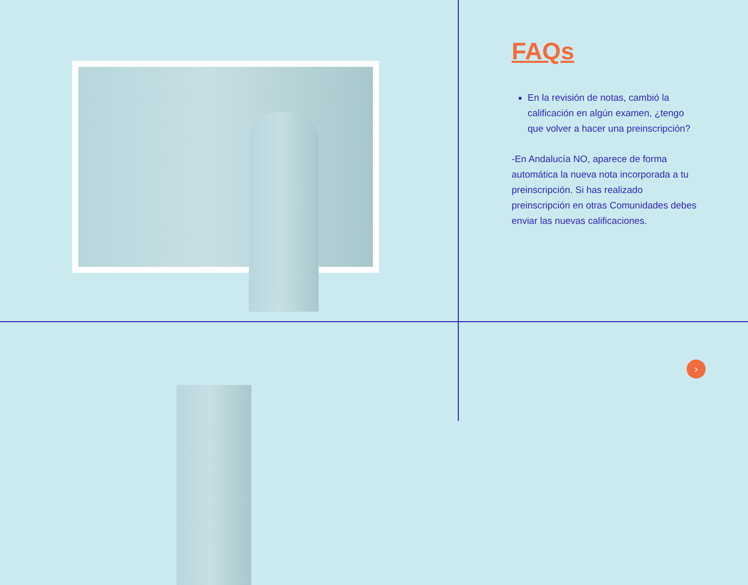FAQs
En la revisión de notas, cambió la calificación en algún examen, ¿tengo que volver a hacer una preinscripción?
-En Andalucía NO, aparece de forma automática la nueva nota incorporada a tu preinscripción. Si has realizado preinscripción en otras Comunidades debes enviar las nuevas calificaciones.
›